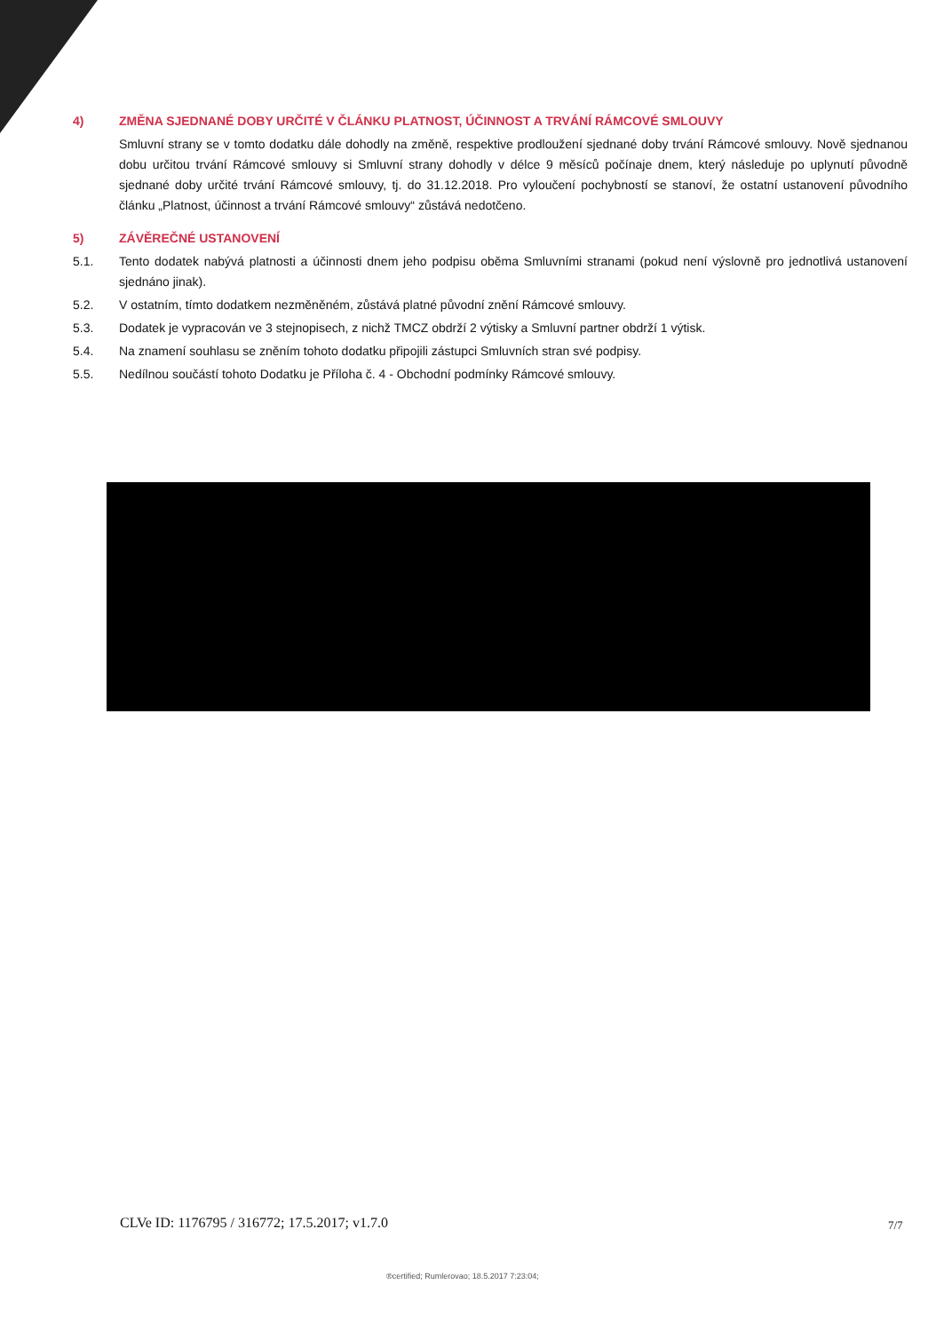4) ZMĚNA SJEDNANÉ DOBY URČITÉ V ČLÁNKU PLATNOST, ÚČINNOST A TRVÁNÍ RÁMCOVÉ SMLOUVY
Smluvní strany se v tomto dodatku dále dohodly na změně, respektive prodloužení sjednané doby trvání Rámcové smlouvy. Nově sjednanou dobu určitou trvání Rámcové smlouvy si Smluvní strany dohodly v délce 9 měsíců počínaje dnem, který následuje po uplynutí původně sjednané doby určité trvání Rámcové smlouvy, tj. do 31.12.2018. Pro vyloučení pochybností se stanoví, že ostatní ustanovení původního článku „Platnost, účinnost a trvání Rámcové smlouvy“ zůstává nedotčeno.
5) ZÁVĚREČNÉ USTANOVENÍ
5.1. Tento dodatek nabývá platnosti a účinnosti dnem jeho podpisu oběma Smluvními stranami (pokud není výslovně pro jednotlivá ustanovení sjednáno jinak).
5.2. V ostatním, tímto dodatkem nezměněném, zůstává platné původní znění Rámcové smlouvy.
5.3. Dodatek je vypracován ve 3 stejnopisech, z nichž TMCZ obdrží 2 výtisky a Smluvní partner obdrží 1 výtisk.
5.4. Na znamení souhlasu se zněním tohoto dodatku připojili zástupci Smluvních stran své podpisy.
5.5. Nedílnou součástí tohoto Dodatku je Příloha č. 4 - Obchodní podmínky Rámcové smlouvy.
CLVe ID: 1176795 / 316772; 17.5.2017; v1.7.0
7/7
®certified; Rumlerovao; 18.5.2017 7:23:04;